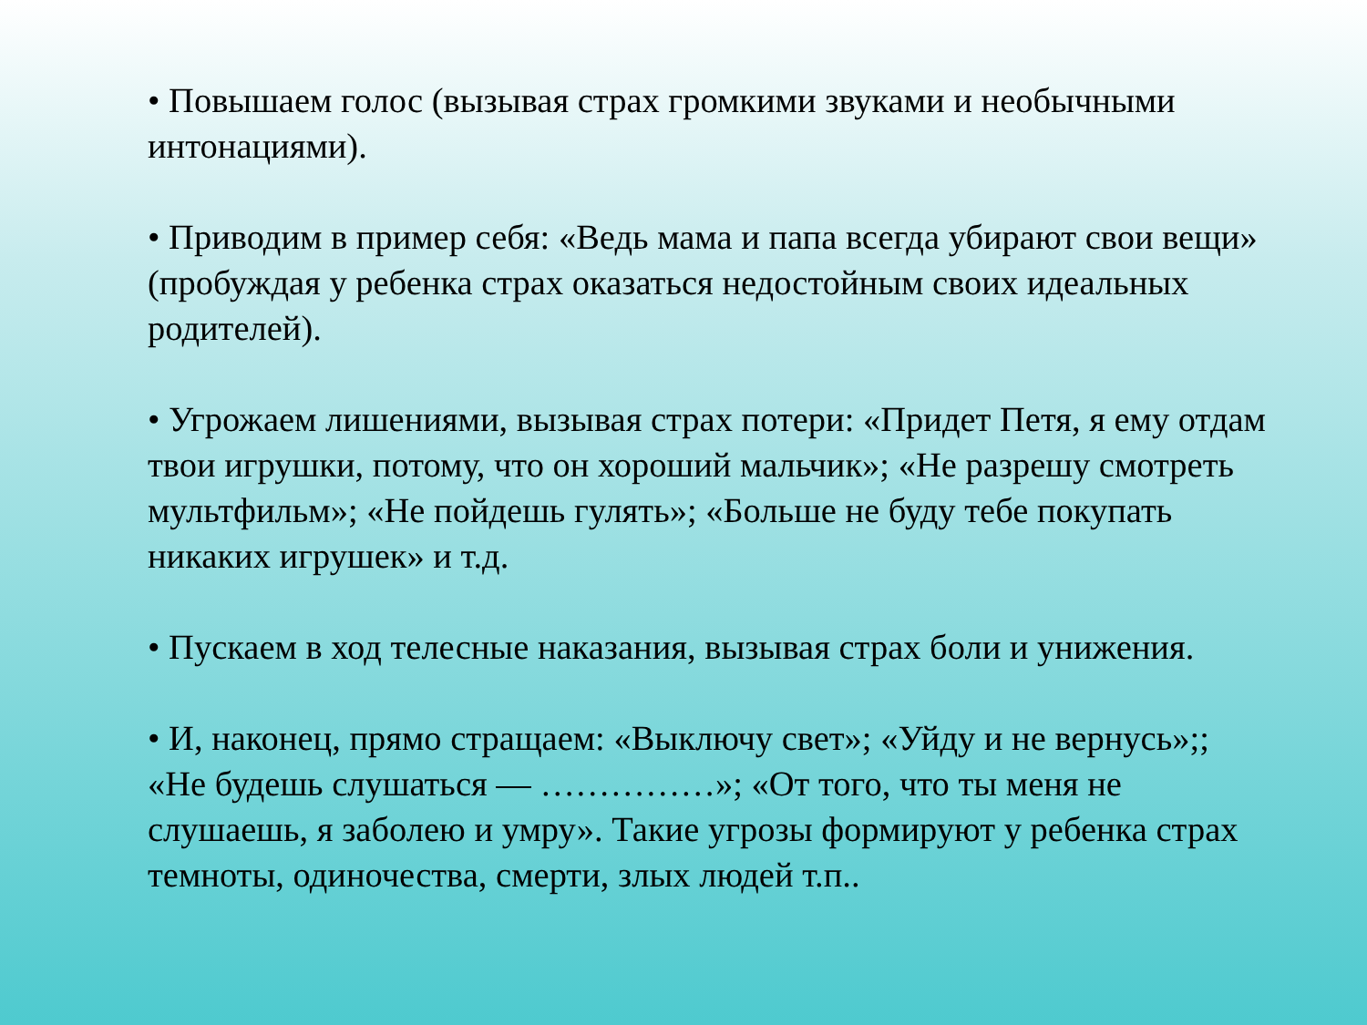• Повышаем голос (вызывая страх громкими звуками и необычными интонациями).
• Приводим в пример себя: «Ведь мама и папа всегда убирают свои вещи» (пробуждая у ребенка страх оказаться недостойным своих идеальных родителей).
• Угрожаем лишениями, вызывая страх потери: «Придет Петя, я ему отдам твои игрушки, потому, что он хороший мальчик»; «Не разрешу смотреть мультфильм»; «Не пойдешь гулять»; «Больше не буду тебе покупать никаких игрушек» и т.д.
• Пускаем в ход телесные наказания, вызывая страх боли и унижения.
• И, наконец, прямо стращаем: «Выключу свет»; «Уйду и не вернусь»;; «Не будешь слушаться — ……………»; «От того, что ты меня не слушаешь, я заболею и умру». Такие угрозы формируют у ребенка страх темноты, одиночества, смерти, злых людей т.п..